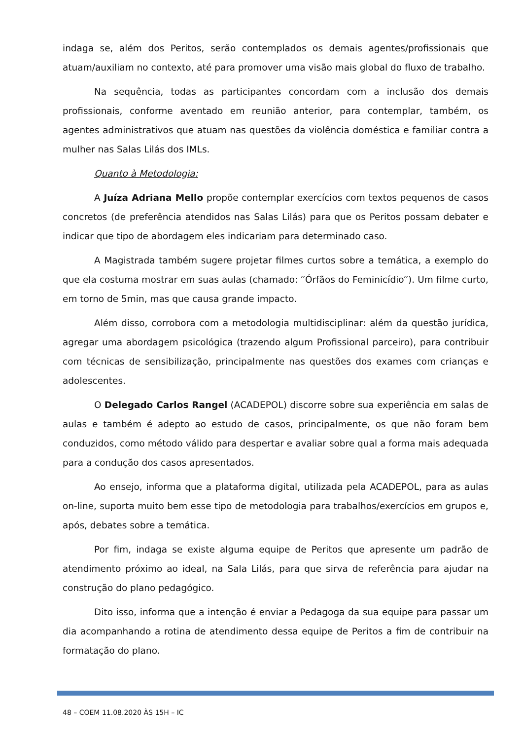indaga se, além dos Peritos, serão contemplados os demais agentes/profissionais que atuam/auxiliam no contexto, até para promover uma visão mais global do fluxo de trabalho.
Na sequência, todas as participantes concordam com a inclusão dos demais profissionais, conforme aventado em reunião anterior, para contemplar, também, os agentes administrativos que atuam nas questões da violência doméstica e familiar contra a mulher nas Salas Lilás dos IMLs.
Quanto à Metodologia:
A Juíza Adriana Mello propõe contemplar exercícios com textos pequenos de casos concretos (de preferência atendidos nas Salas Lilás) para que os Peritos possam debater e indicar que tipo de abordagem eles indicariam para determinado caso.
A Magistrada também sugere projetar filmes curtos sobre a temática, a exemplo do que ela costuma mostrar em suas aulas (chamado: ′′Órfãos do Feminicídio′′). Um filme curto, em torno de 5min, mas que causa grande impacto.
Além disso, corrobora com a metodologia multidisciplinar: além da questão jurídica, agregar uma abordagem psicológica (trazendo algum Profissional parceiro), para contribuir com técnicas de sensibilização, principalmente nas questões dos exames com crianças e adolescentes.
O Delegado Carlos Rangel (ACADEPOL) discorre sobre sua experiência em salas de aulas e também é adepto ao estudo de casos, principalmente, os que não foram bem conduzidos, como método válido para despertar e avaliar sobre qual a forma mais adequada para a condução dos casos apresentados.
Ao ensejo, informa que a plataforma digital, utilizada pela ACADEPOL, para as aulas on-line, suporta muito bem esse tipo de metodologia para trabalhos/exercícios em grupos e, após, debates sobre a temática.
Por fim, indaga se existe alguma equipe de Peritos que apresente um padrão de atendimento próximo ao ideal, na Sala Lilás, para que sirva de referência para ajudar na construção do plano pedagógico.
Dito isso, informa que a intenção é enviar a Pedagoga da sua equipe para passar um dia acompanhando a rotina de atendimento dessa equipe de Peritos a fim de contribuir na formatação do plano.
48 – COEM 11.08.2020 ÀS 15H – IC